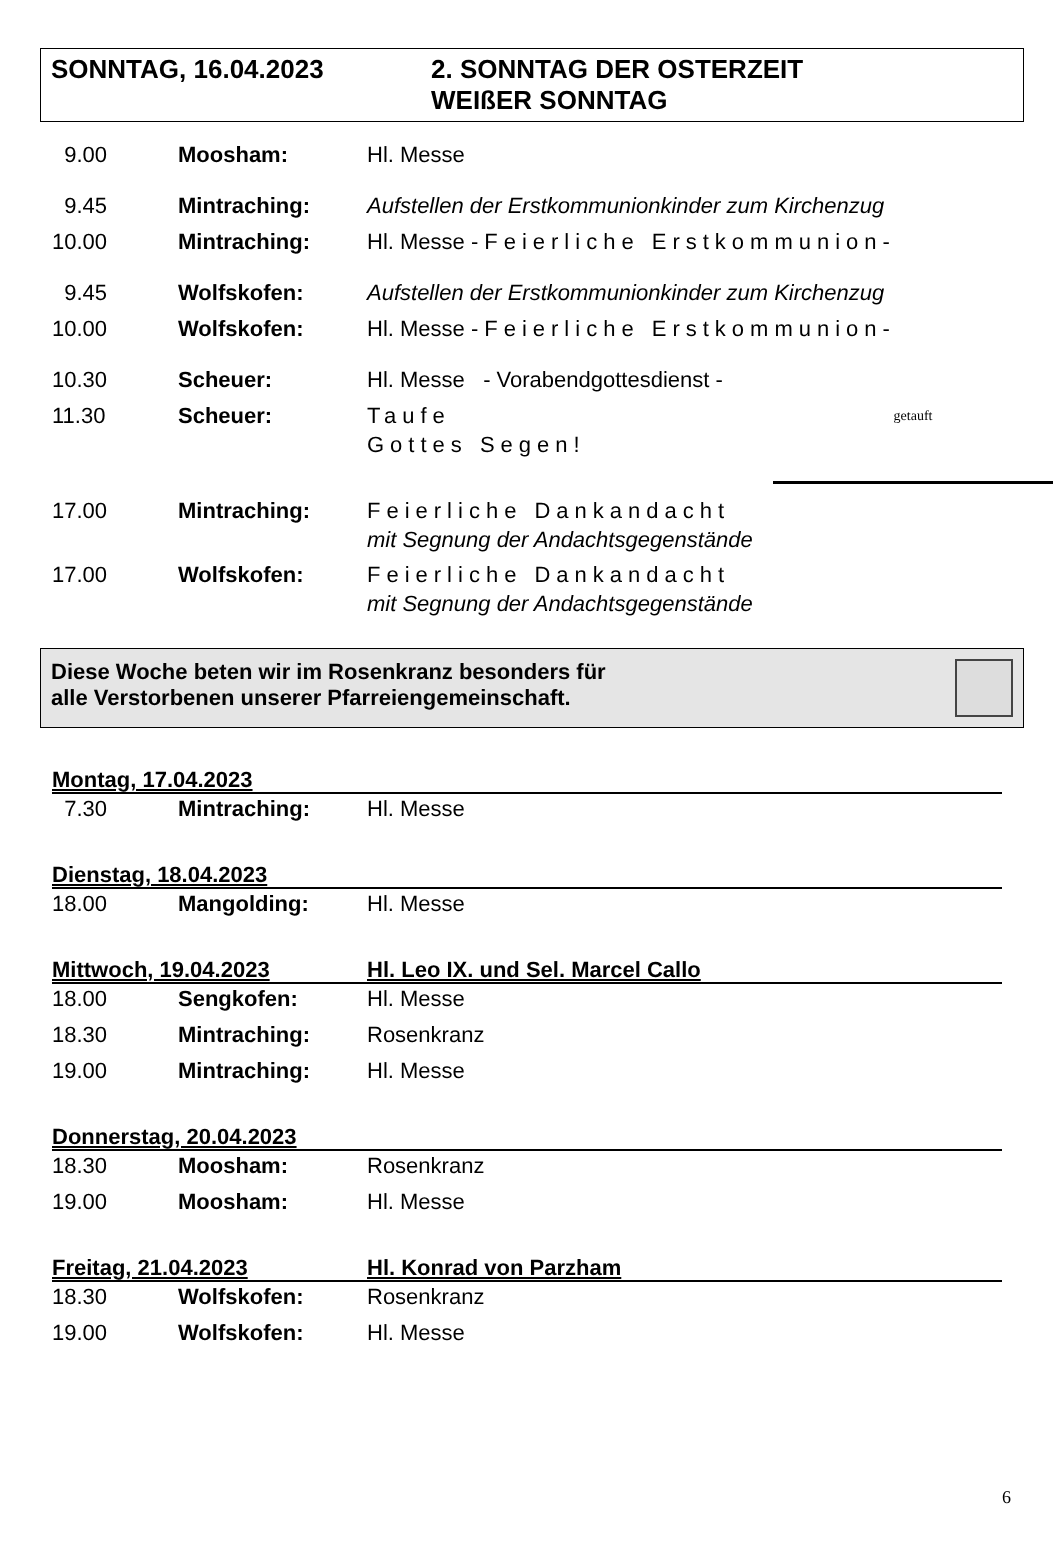SONNTAG, 16.04.2023 2. SONNTAG DER OSTERZEIT
WEIßER SONNTAG
9.00 Moosham: Hl. Messe
9.45 Mintraching: Aufstellen der Erstkommunionkinder zum Kirchenzug
10.00 Mintraching: Hl. Messe -Feierliche Erstkommunion-
9.45 Wolfskofen: Aufstellen der Erstkommunionkinder zum Kirchenzug
10.00 Wolfskofen: Hl. Messe -Feierliche Erstkommunion-
10.30 Scheuer: Hl. Messe - Vorabendgottesdienst -
11.30 Scheuer: Taufe
Gottes Segen!
getauft
17.00 Mintraching: Feierliche Dankandacht
mit Segnung der Andachtsgegenstände
17.00 Wolfskofen: Feierliche Dankandacht
mit Segnung der Andachtsgegenstände
Diese Woche beten wir im Rosenkranz besonders für
alle Verstorbenen unserer Pfarreiengemeinschaft.
Montag, 17.04.2023
7.30 Mintraching: Hl. Messe
Dienstag, 18.04.2023
18.00 Mangolding: Hl. Messe
Mittwoch, 19.04.2023 Hl. Leo IX. und Sel. Marcel Callo
18.00 Sengkofen: Hl. Messe
18.30 Mintraching: Rosenkranz
19.00 Mintraching: Hl. Messe
Donnerstag, 20.04.2023
18.30 Moosham: Rosenkranz
19.00 Moosham: Hl. Messe
Freitag, 21.04.2023 Hl. Konrad von Parzham
18.30 Wolfskofen: Rosenkranz
19.00 Wolfskofen: Hl. Messe
6